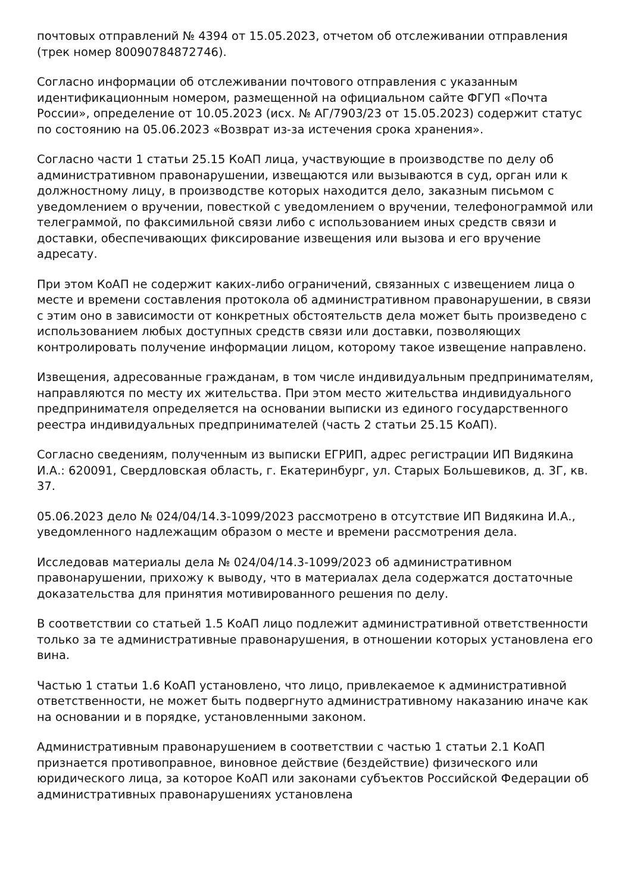почтовых отправлений № 4394 от 15.05.2023, отчетом об отслеживании отправления (трек номер 80090784872746).
Согласно информации об отслеживании почтового отправления с указанным идентификационным номером, размещенной на официальном сайте ФГУП «Почта России», определение от 10.05.2023 (исх. № АГ/7903/23 от 15.05.2023) содержит статус по состоянию на 05.06.2023 «Возврат из-за истечения срока хранения».
Согласно части 1 статьи 25.15 КоАП лица, участвующие в производстве по делу об административном правонарушении, извещаются или вызываются в суд, орган или к должностному лицу, в производстве которых находится дело, заказным письмом с уведомлением о вручении, повесткой с уведомлением о вручении, телефонограммой или телеграммой, по факсимильной связи либо с использованием иных средств связи и доставки, обеспечивающих фиксирование извещения или вызова и его вручение адресату.
При этом КоАП не содержит каких-либо ограничений, связанных с извещением лица о месте и времени составления протокола об административном правонарушении, в связи с этим оно в зависимости от конкретных обстоятельств дела может быть произведено с использованием любых доступных средств связи или доставки, позволяющих контролировать получение информации лицом, которому такое извещение направлено.
Извещения, адресованные гражданам, в том числе индивидуальным предпринимателям, направляются по месту их жительства. При этом место жительства индивидуального предпринимателя определяется на основании выписки из единого государственного реестра индивидуальных предпринимателей (часть 2 статьи 25.15 КоАП).
Согласно сведениям, полученным из выписки ЕГРИП, адрес регистрации ИП Видякина И.А.: 620091, Свердловская область, г. Екатеринбург, ул. Старых Большевиков, д. 3Г, кв. 37.
05.06.2023 дело № 024/04/14.3-1099/2023 рассмотрено в отсутствие ИП Видякина И.А., уведомленного надлежащим образом о месте и времени рассмотрения дела.
Исследовав материалы дела № 024/04/14.3-1099/2023 об административном правонарушении, прихожу к выводу, что в материалах дела содержатся достаточные доказательства для принятия мотивированного решения по делу.
В соответствии со статьей 1.5 КоАП лицо подлежит административной ответственности только за те административные правонарушения, в отношении которых установлена его вина.
Частью 1 статьи 1.6 КоАП установлено, что лицо, привлекаемое к административной ответственности, не может быть подвергнуто административному наказанию иначе как на основании и в порядке, установленными законом.
Административным правонарушением в соответствии с частью 1 статьи 2.1 КоАП признается противоправное, виновное действие (бездействие) физического или юридического лица, за которое КоАП или законами субъектов Российской Федерации об административных правонарушениях установлена